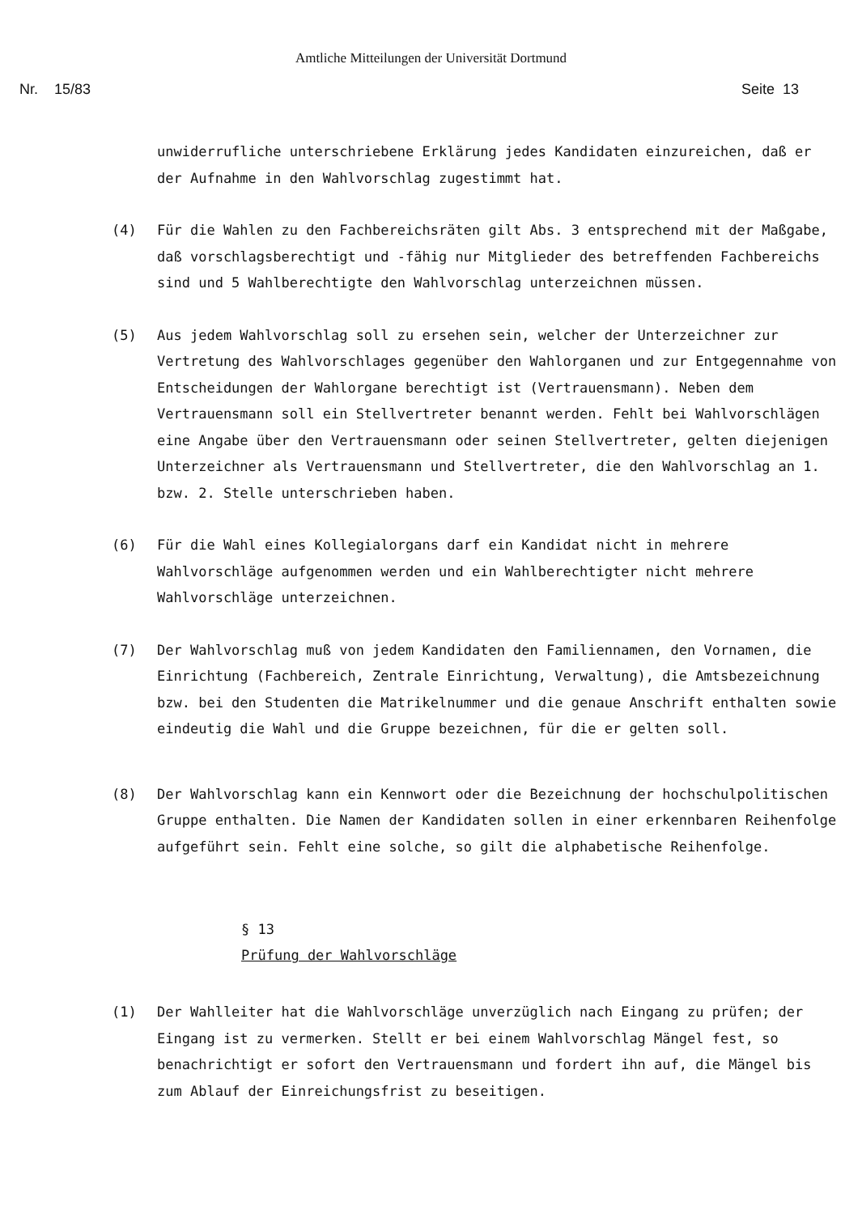Amtliche Mitteilungen der Universität Dortmund
Nr. 15/83 Seite 13
unwiderrufliche unterschriebene Erklärung jedes Kandidaten einzureichen, daß er der Aufnahme in den Wahlvorschlag zugestimmt hat.
(4) Für die Wahlen zu den Fachbereichsräten gilt Abs. 3 entsprechend mit der Maßgabe, daß vorschlagsberechtigt und -fähig nur Mitglieder des betreffenden Fachbereichs sind und 5 Wahlberechtigte den Wahlvorschlag unterzeichnen müssen.
(5) Aus jedem Wahlvorschlag soll zu ersehen sein, welcher der Unterzeichner zur Vertretung des Wahlvorschlages gegenüber den Wahlorganen und zur Entgegennahme von Entscheidungen der Wahlorgane berechtigt ist (Vertrauensmann). Neben dem Vertrauensmann soll ein Stellvertreter benannt werden. Fehlt bei Wahlvorschlägen eine Angabe über den Vertrauensmann oder seinen Stellvertreter, gelten diejenigen Unterzeichner als Vertrauensmann und Stellvertreter, die den Wahlvorschlag an 1. bzw. 2. Stelle unterschrieben haben.
(6) Für die Wahl eines Kollegialorgans darf ein Kandidat nicht in mehrere Wahlvorschläge aufgenommen werden und ein Wahlberechtigter nicht mehrere Wahlvorschläge unterzeichnen.
(7) Der Wahlvorschlag muß von jedem Kandidaten den Familiennamen, den Vornamen, die Einrichtung (Fachbereich, Zentrale Einrichtung, Verwaltung), die Amtsbezeichnung bzw. bei den Studenten die Matrikelnummer und die genaue Anschrift enthalten sowie eindeutig die Wahl und die Gruppe bezeichnen, für die er gelten soll.
(8) Der Wahlvorschlag kann ein Kennwort oder die Bezeichnung der hochschulpolitischen Gruppe enthalten. Die Namen der Kandidaten sollen in einer erkennbaren Reihenfolge aufgeführt sein. Fehlt eine solche, so gilt die alphabetische Reihenfolge.
§ 13
Prüfung der Wahlvorschläge
(1) Der Wahlleiter hat die Wahlvorschläge unverzüglich nach Eingang zu prüfen; der Eingang ist zu vermerken. Stellt er bei einem Wahlvorschlag Mängel fest, so benachrichtigt er sofort den Vertrauensmann und fordert ihn auf, die Mängel bis zum Ablauf der Einreichungsfrist zu beseitigen.